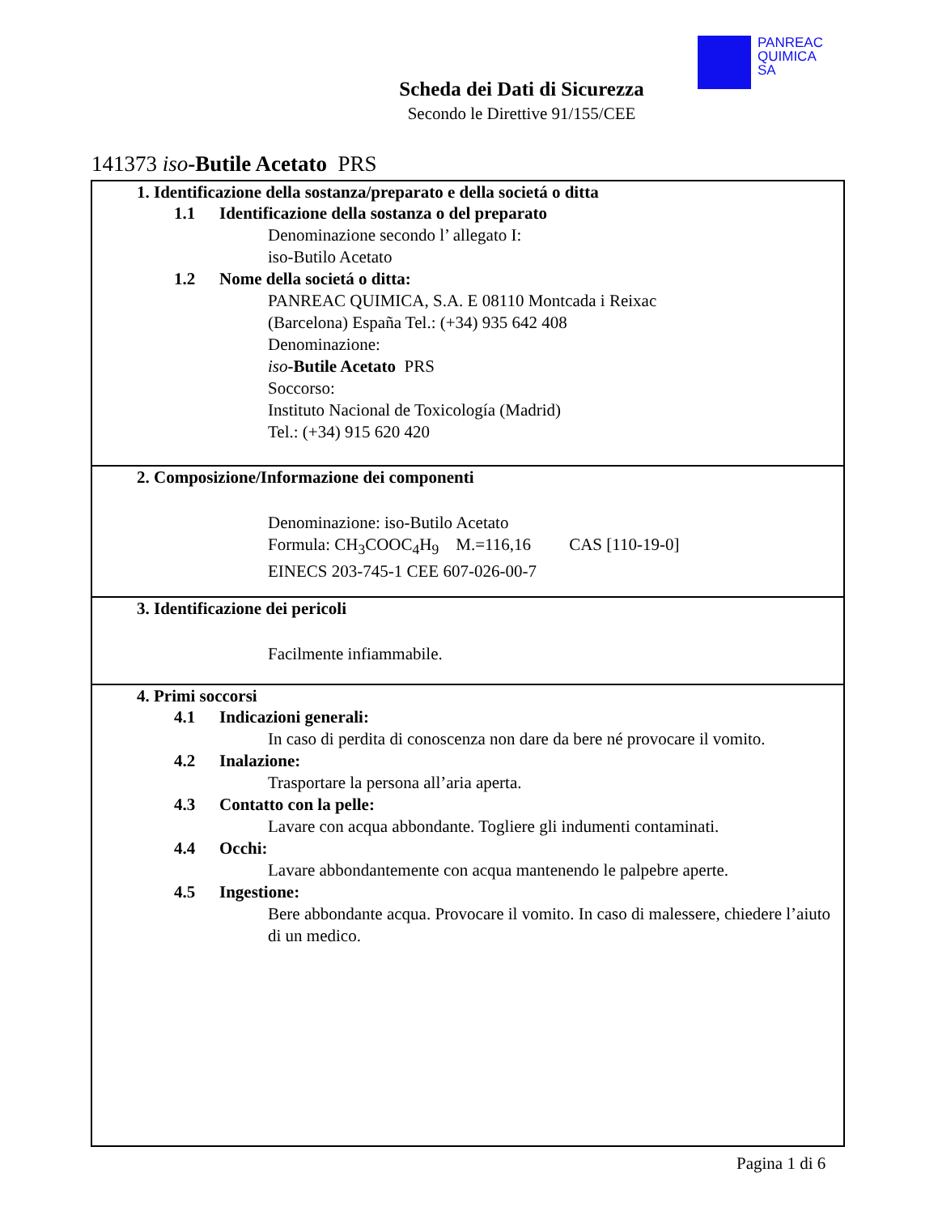PANREAC
QUIMICA
SA
Scheda dei Dati di Sicurezza
Secondo le Direttive 91/155/CEE
141373 iso-Butile Acetato PRS
1. Identificazione della sostanza/preparato e della societá o ditta
1.1 Identificazione della sostanza o del preparato
Denominazione secondo l’ allegato I:
iso-Butilo Acetato
1.2 Nome della societá o ditta:
PANREAC QUIMICA, S.A. E 08110 Montcada i Reixac
(Barcelona) España Tel.: (+34) 935 642 408
Denominazione:
iso-Butile Acetato PRS
Soccorso:
Instituto Nacional de Toxicología (Madrid)
Tel.: (+34) 915 620 420
2. Composizione/Informazione dei componenti
Denominazione: iso-Butilo Acetato
Formula: CH<sub>3</sub>COOC<sub>4</sub>H<sub>9</sub> M.=116,16 CAS [110-19-0]
EINECS 203-745-1 CEE 607-026-00-7
3. Identificazione dei pericoli
Facilmente infiammabile.
4. Primi soccorsi
4.1 Indicazioni generali:
In caso di perdita di conoscenza non dare da bere né provocare il vomito.
4.2 Inalazione:
Trasportare la persona all’aria aperta.
4.3 Contatto con la pelle:
Lavare con acqua abbondante. Togliere gli indumenti contaminati.
4.4 Occhi:
Lavare abbondantemente con acqua mantenendo le palpebre aperte.
4.5 Ingestione:
Bere abbondante acqua. Provocare il vomito. In caso di malessere, chiedere l’aiuto di un medico.
Pagina 1 di 6